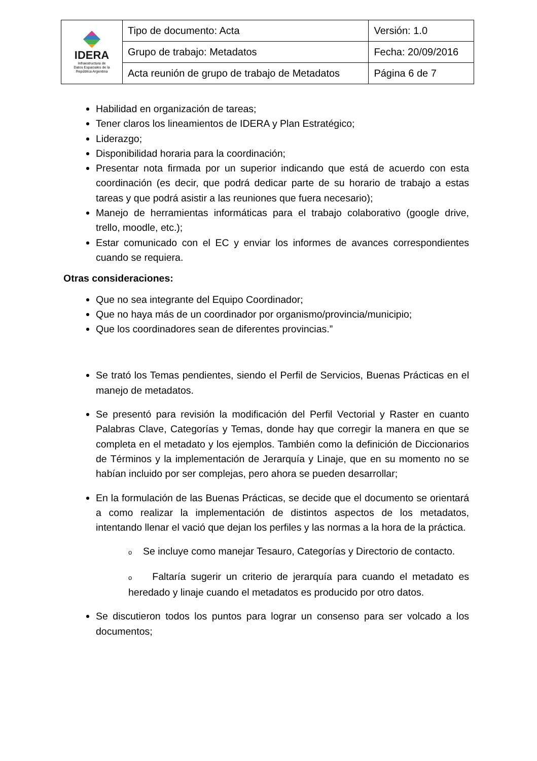| IDERA Infraestructura de Datos Espaciales de la República Argentina | Tipo de documento: Acta | Versión: 1.0 |
| | Grupo de trabajo: Metadatos | Fecha: 20/09/2016 |
| | Acta reunión de grupo de trabajo de Metadatos | Página 6 de 7 |
Habilidad en organización de tareas;
Tener claros los lineamientos de IDERA y Plan Estratégico;
Liderazgo;
Disponibilidad horaria para la coordinación;
Presentar nota firmada por un superior indicando que está de acuerdo con esta coordinación (es decir, que podrá dedicar parte de su horario de trabajo a estas tareas y que podrá asistir a las reuniones que fuera necesario);
Manejo de herramientas informáticas para el trabajo colaborativo (google drive, trello, moodle, etc.);
Estar comunicado con el EC y enviar los informes de avances correspondientes cuando se requiera.
Otras consideraciones:
Que no sea integrante del Equipo Coordinador;
Que no haya más de un coordinador por organismo/provincia/municipio;
Que los coordinadores sean de diferentes provincias.”
Se trató los Temas pendientes, siendo el Perfil de Servicios, Buenas Prácticas en el manejo de metadatos.
Se presentó para revisión la modificación del Perfil Vectorial y Raster en cuanto Palabras Clave, Categorías y Temas, donde hay que corregir la manera en que se completa en el metadato y los ejemplos. También como la definición de Diccionarios de Términos y la implementación de Jerarquía y Linaje, que en su momento no se habían incluido por ser complejas, pero ahora se pueden desarrollar;
En la formulación de las Buenas Prácticas, se decide que el documento se orientará a como realizar la implementación de distintos aspectos de los metadatos, intentando llenar el vació que dejan los perfiles y las normas a la hora de la práctica.
o Se incluye como manejar Tesauro, Categorías y Directorio de contacto.
o Faltaría sugerir un criterio de jerarquía para cuando el metadato es heredado y linaje cuando el metadatos es producido por otro datos.
Se discutieron todos los puntos para lograr un consenso para ser volcado a los documentos;